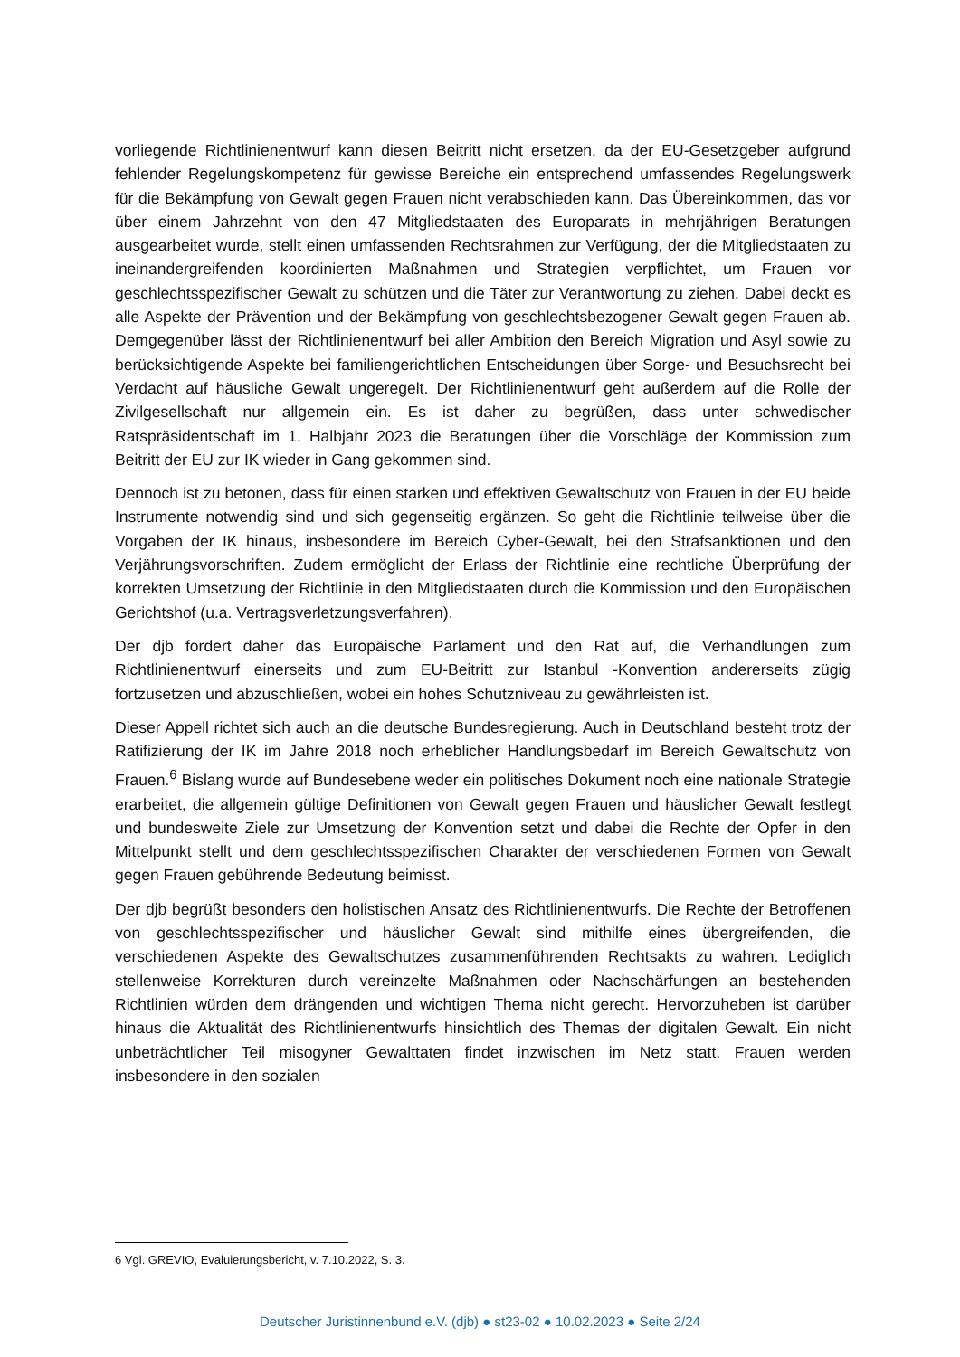vorliegende Richtlinienentwurf kann diesen Beitritt nicht ersetzen, da der EU-Gesetzgeber aufgrund fehlender Regelungskompetenz für gewisse Bereiche ein entsprechend umfassendes Regelungswerk für die Bekämpfung von Gewalt gegen Frauen nicht verabschieden kann. Das Übereinkommen, das vor über einem Jahrzehnt von den 47 Mitgliedstaaten des Europarats in mehrjährigen Beratungen ausgearbeitet wurde, stellt einen umfassenden Rechtsrahmen zur Verfügung, der die Mitgliedstaaten zu ineinandergreifenden koordinierten Maßnahmen und Strategien verpflichtet, um Frauen vor geschlechtsspezifischer Gewalt zu schützen und die Täter zur Verantwortung zu ziehen. Dabei deckt es alle Aspekte der Prävention und der Bekämpfung von geschlechtsbezogener Gewalt gegen Frauen ab. Demgegenüber lässt der Richtlinienentwurf bei aller Ambition den Bereich Migration und Asyl sowie zu berücksichtigende Aspekte bei familiengerichtlichen Entscheidungen über Sorge- und Besuchsrecht bei Verdacht auf häusliche Gewalt ungeregelt. Der Richtlinienentwurf geht außerdem auf die Rolle der Zivilgesellschaft nur allgemein ein. Es ist daher zu begrüßen, dass unter schwedischer Ratspräsidentschaft im 1. Halbjahr 2023 die Beratungen über die Vorschläge der Kommission zum Beitritt der EU zur IK wieder in Gang gekommen sind.
Dennoch ist zu betonen, dass für einen starken und effektiven Gewaltschutz von Frauen in der EU beide Instrumente notwendig sind und sich gegenseitig ergänzen. So geht die Richtlinie teilweise über die Vorgaben der IK hinaus, insbesondere im Bereich Cyber-Gewalt, bei den Strafsanktionen und den Verjährungsvorschriften. Zudem ermöglicht der Erlass der Richtlinie eine rechtliche Überprüfung der korrekten Umsetzung der Richtlinie in den Mitgliedstaaten durch die Kommission und den Europäischen Gerichtshof (u.a. Vertragsverletzungsverfahren).
Der djb fordert daher das Europäische Parlament und den Rat auf, die Verhandlungen zum Richtlinienentwurf einerseits und zum EU-Beitritt zur Istanbul -Konvention andererseits zügig fortzusetzen und abzuschließen, wobei ein hohes Schutzniveau zu gewährleisten ist.
Dieser Appell richtet sich auch an die deutsche Bundesregierung. Auch in Deutschland besteht trotz der Ratifizierung der IK im Jahre 2018 noch erheblicher Handlungsbedarf im Bereich Gewaltschutz von Frauen.<sup>6</sup> Bislang wurde auf Bundesebene weder ein politisches Dokument noch eine nationale Strategie erarbeitet, die allgemein gültige Definitionen von Gewalt gegen Frauen und häuslicher Gewalt festlegt und bundesweite Ziele zur Umsetzung der Konvention setzt und dabei die Rechte der Opfer in den Mittelpunkt stellt und dem geschlechtsspezifischen Charakter der verschiedenen Formen von Gewalt gegen Frauen gebührende Bedeutung beimisst.
Der djb begrüßt besonders den holistischen Ansatz des Richtlinienentwurfs. Die Rechte der Betroffenen von geschlechtsspezifischer und häuslicher Gewalt sind mithilfe eines übergreifenden, die verschiedenen Aspekte des Gewaltschutzes zusammenführenden Rechtsakts zu wahren. Lediglich stellenweise Korrekturen durch vereinzelte Maßnahmen oder Nachschärfungen an bestehenden Richtlinien würden dem drängenden und wichtigen Thema nicht gerecht. Hervorzuheben ist darüber hinaus die Aktualität des Richtlinienentwurfs hinsichtlich des Themas der digitalen Gewalt. Ein nicht unbeträchtlicher Teil misogyner Gewalttaten findet inzwischen im Netz statt. Frauen werden insbesondere in den sozialen
6 Vgl. GREVIO, Evaluierungsbericht, v. 7.10.2022, S. 3.
Deutscher Juristinnenbund e.V. (djb) ● st23-02 ● 10.02.2023 ● Seite 2/24